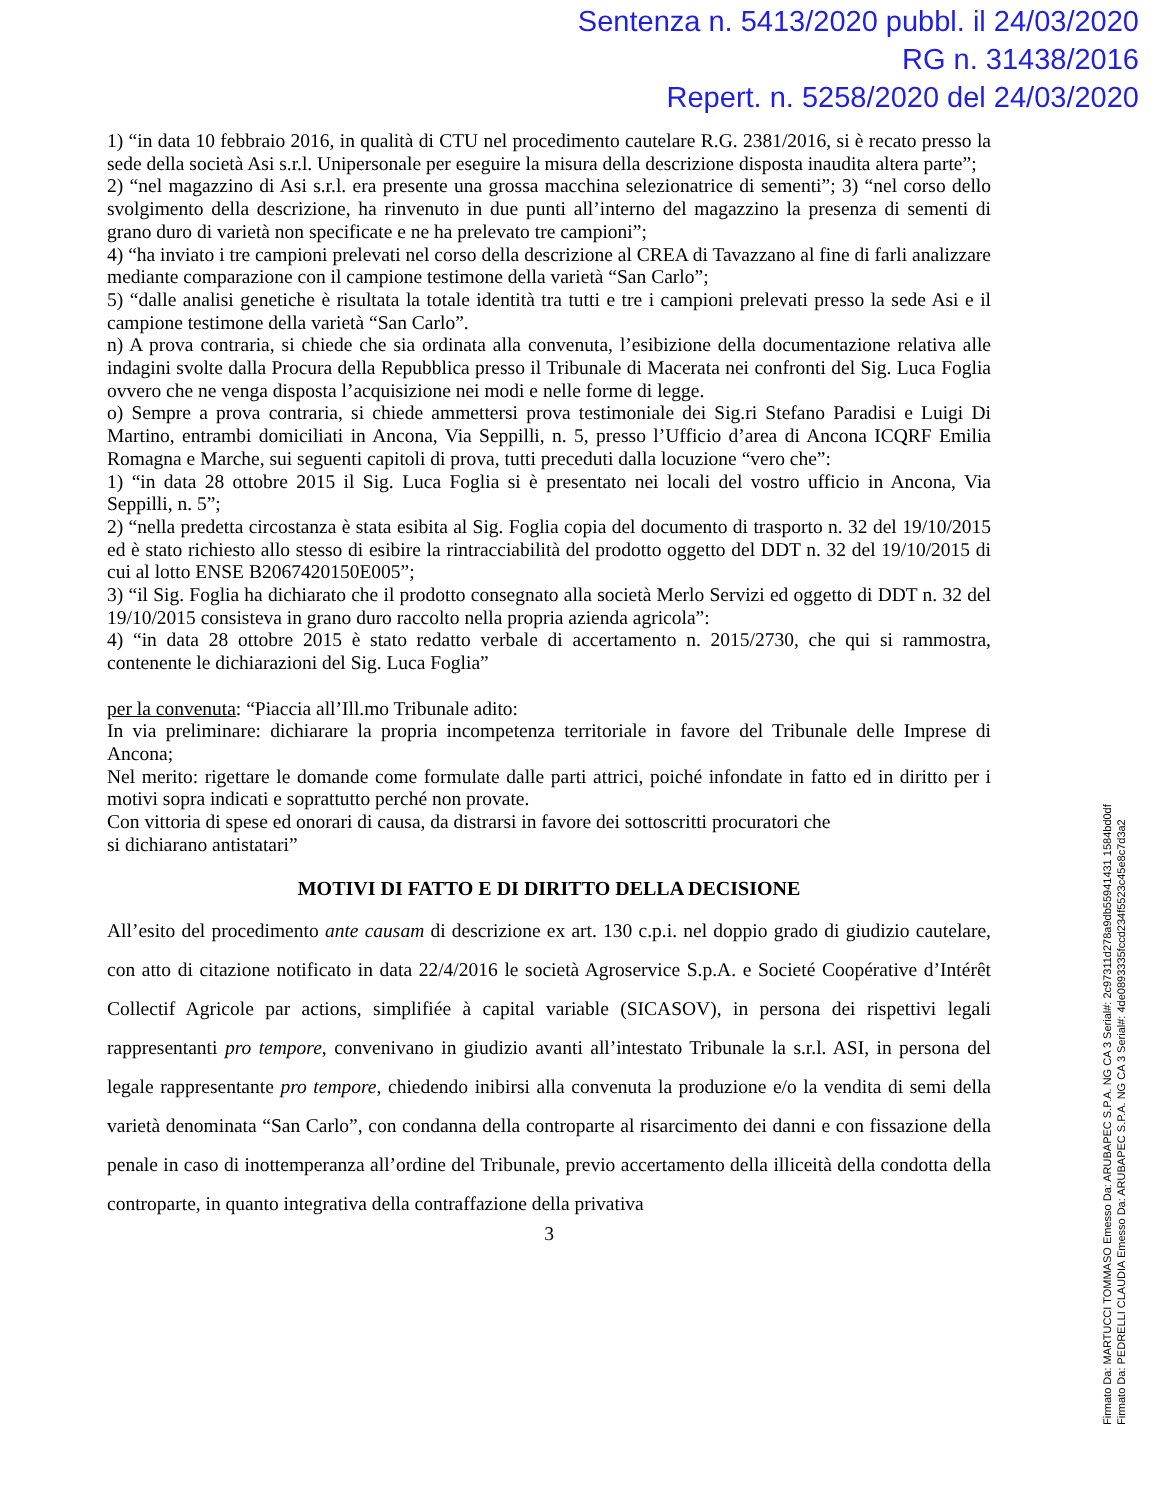Sentenza n. 5413/2020 pubbl. il 24/03/2020
RG n. 31438/2016
Repert. n. 5258/2020 del 24/03/2020
1) “in data 10 febbraio 2016, in qualità di CTU nel procedimento cautelare R.G. 2381/2016, si è recato presso la sede della società Asi s.r.l. Unipersonale per eseguire la misura della descrizione disposta inaudita altera parte”;
2) “nel magazzino di Asi s.r.l. era presente una grossa macchina selezionatrice di sementi”; 3) “nel corso dello svolgimento della descrizione, ha rinvenuto in due punti all’interno del magazzino la presenza di sementi di grano duro di varietà non specificate e ne ha prelevato tre campioni”;
4) “ha inviato i tre campioni prelevati nel corso della descrizione al CREA di Tavazzano al fine di farli analizzare mediante comparazione con il campione testimone della varietà “San Carlo”;
5) “dalle analisi genetiche è risultata la totale identità tra tutti e tre i campioni prelevati presso la sede Asi e il campione testimone della varietà “San Carlo”.
n) A prova contraria, si chiede che sia ordinata alla convenuta, l’esibizione della documentazione relativa alle indagini svolte dalla Procura della Repubblica presso il Tribunale di Macerata nei confronti del Sig. Luca Foglia ovvero che ne venga disposta l’acquisizione nei modi e nelle forme di legge.
o) Sempre a prova contraria, si chiede ammettersi prova testimoniale dei Sig.ri Stefano Paradisi e Luigi Di Martino, entrambi domiciliati in Ancona, Via Seppilli, n. 5, presso l’Ufficio d’area di Ancona ICQRF Emilia Romagna e Marche, sui seguenti capitoli di prova, tutti preceduti dalla locuzione “vero che”:
1) “in data 28 ottobre 2015 il Sig. Luca Foglia si è presentato nei locali del vostro ufficio in Ancona, Via Seppilli, n. 5”;
2) “nella predetta circostanza è stata esibita al Sig. Foglia copia del documento di trasporto n. 32 del 19/10/2015 ed è stato richiesto allo stesso di esibire la rintracciabilità del prodotto oggetto del DDT n. 32 del 19/10/2015 di cui al lotto ENSE B2067420150E005”;
3) “il Sig. Foglia ha dichiarato che il prodotto consegnato alla società Merlo Servizi ed oggetto di DDT n. 32 del 19/10/2015 consisteva in grano duro raccolto nella propria azienda agricola”:
4) “in data 28 ottobre 2015 è stato redatto verbale di accertamento n. 2015/2730, che qui si rammostra, contenente le dichiarazioni del Sig. Luca Foglia”
per la convenuta: “Piaccia all’Ill.mo Tribunale adito:
In via preliminare: dichiarare la propria incompetenza territoriale in favore del Tribunale delle Imprese di Ancona;
Nel merito: rigettare le domande come formulate dalle parti attrici, poiché infondate in fatto ed in diritto per i motivi sopra indicati e soprattutto perché non provate.
Con vittoria di spese ed onorari di causa, da distrarsi in favore dei sottoscritti procuratori che
si dichiarano antistatari”
MOTIVI DI FATTO E DI DIRITTO DELLA DECISIONE
All’esito del procedimento ante causam di descrizione ex art. 130 c.p.i. nel doppio grado di giudizio cautelare, con atto di citazione notificato in data 22/4/2016 le società Agroservice S.p.A. e Societé Coopérative d’Intérêt Collectif Agricole par actions, simplifiée à capital variable (SICASOV), in persona dei rispettivi legali rappresentanti pro tempore, convenivano in giudizio avanti all’intestato Tribunale la s.r.l. ASI, in persona del legale rappresentante pro tempore, chiedendo inibirsi alla convenuta la produzione e/o la vendita di semi della varietà denominata “San Carlo”, con condanna della controparte al risarcimento dei danni e con fissazione della penale in caso di inottemperanza all’ordine del Tribunale, previo accertamento della illiceità della condotta della controparte, in quanto integrativa della contraffazione della privativa
3
Firmato Da: MARTUCCI TOMMASO Emesso Da: ARUBAPEC S.P.A. NG CA 3 Serial#: 2c97311d278a9db55941431 1584bd0df
Firmato Da: PEDRELLI CLAUDIA Emesso Da: ARUBAPEC S.P.A. NG CA 3 Serial#: 4de0893335fccd234f5523c45e8c7d3a2